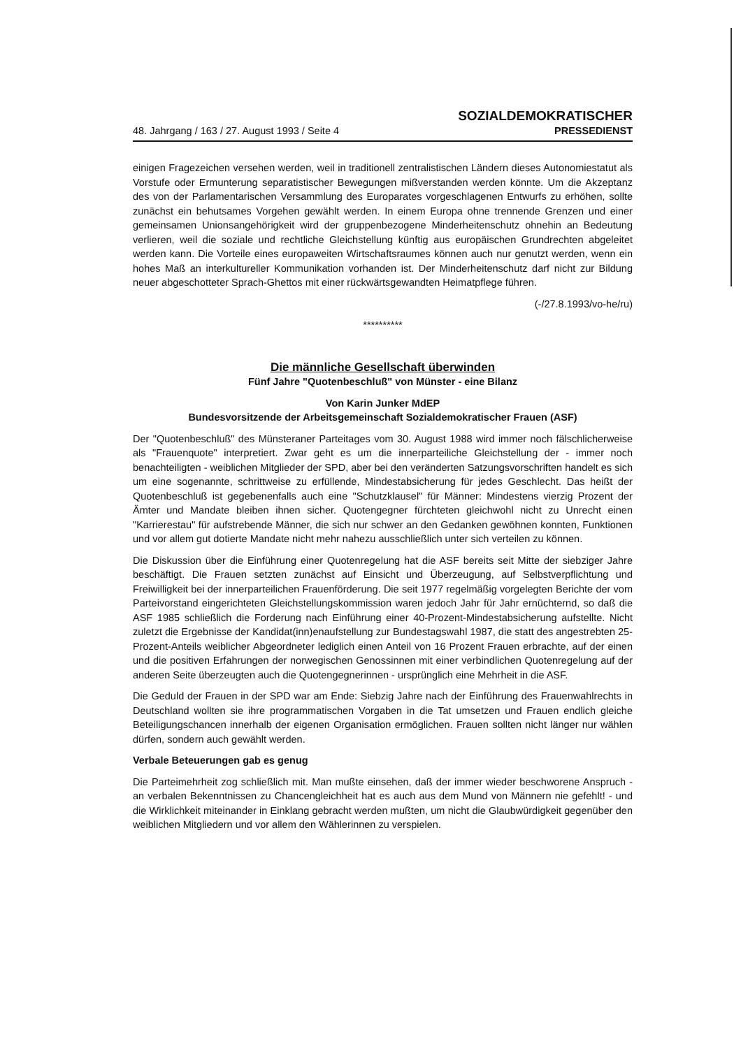48. Jahrgang / 163 / 27. August 1993 / Seite 4
SOZIALDEMOKRATISCHER
PRESSEDIENST
einigen Fragezeichen versehen werden, weil in traditionell zentralistischen Ländern dieses Autonomiestatut als Vorstufe oder Ermunterung separatistischer Bewegungen mißverstanden werden könnte. Um die Akzeptanz des von der Parlamentarischen Versammlung des Europarates vorgeschlagenen Entwurfs zu erhöhen, sollte zunächst ein behutsames Vorgehen gewählt werden. In einem Europa ohne trennende Grenzen und einer gemeinsamen Unionsangehörigkeit wird der gruppenbezogene Minderheitenschutz ohnehin an Bedeutung verlieren, weil die soziale und rechtliche Gleichstellung künftig aus europäischen Grundrechten abgeleitet werden kann. Die Vorteile eines europaweiten Wirtschaftsraumes können auch nur genutzt werden, wenn ein hohes Maß an interkultureller Kommunikation vorhanden ist. Der Minderheitenschutz darf nicht zur Bildung neuer abgeschotteter Sprach-Ghettos mit einer rückwärtsgewandten Heimatpflege führen.
(-/27.8.1993/vo-he/ru)
**********
Die männliche Gesellschaft überwinden
Fünf Jahre "Quotenbeschluß" von Münster - eine Bilanz
Von Karin Junker MdEP
Bundesvorsitzende der Arbeitsgemeinschaft Sozialdemokratischer Frauen (ASF)
Der "Quotenbeschluß" des Münsteraner Parteitages vom 30. August 1988 wird immer noch fälschlicherweise als "Frauenquote" interpretiert. Zwar geht es um die innerparteiliche Gleichstellung der - immer noch benachteiligten - weiblichen Mitglieder der SPD, aber bei den veränderten Satzungsvorschriften handelt es sich um eine sogenannte, schrittweise zu erfüllende, Mindestabsicherung für jedes Geschlecht. Das heißt der Quotenbeschluß ist gegebenenfalls auch eine "Schutzklausel" für Männer: Mindestens vierzig Prozent der Ämter und Mandate bleiben ihnen sicher. Quotengegner fürchteten gleichwohl nicht zu Unrecht einen "Karrierestau" für aufstrebende Männer, die sich nur schwer an den Gedanken gewöhnen konnten, Funktionen und vor allem gut dotierte Mandate nicht mehr nahezu ausschließlich unter sich verteilen zu können.
Die Diskussion über die Einführung einer Quotenregelung hat die ASF bereits seit Mitte der siebziger Jahre beschäftigt. Die Frauen setzten zunächst auf Einsicht und Überzeugung, auf Selbstverpflichtung und Freiwilligkeit bei der innerparteilichen Frauenförderung. Die seit 1977 regelmäßig vorgelegten Berichte der vom Parteivorstand eingerichteten Gleichstellungskommission waren jedoch Jahr für Jahr ernüchternd, so daß die ASF 1985 schließlich die Forderung nach Einführung einer 40-Prozent-Mindestabsicherung aufstellte. Nicht zuletzt die Ergebnisse der Kandidat(inn)enaufstellung zur Bundestagswahl 1987, die statt des angestrebten 25-Prozent-Anteils weiblicher Abgeordneter lediglich einen Anteil von 16 Prozent Frauen erbrachte, auf der einen und die positiven Erfahrungen der norwegischen Genossinnen mit einer verbindlichen Quotenregelung auf der anderen Seite überzeugten auch die Quotengegnerinnen - ursprünglich eine Mehrheit in die ASF.
Die Geduld der Frauen in der SPD war am Ende: Siebzig Jahre nach der Einführung des Frauenwahlrechts in Deutschland wollten sie ihre programmatischen Vorgaben in die Tat umsetzen und Frauen endlich gleiche Beteiligungschancen innerhalb der eigenen Organisation ermöglichen. Frauen sollten nicht länger nur wählen dürfen, sondern auch gewählt werden.
Verbale Beteuerungen gab es genug
Die Parteimehrheit zog schließlich mit. Man mußte einsehen, daß der immer wieder beschworene Anspruch - an verbalen Bekenntnissen zu Chancengleichheit hat es auch aus dem Mund von Männern nie gefehlt! - und die Wirklichkeit miteinander in Einklang gebracht werden mußten, um nicht die Glaubwürdigkeit gegenüber den weiblichen Mitgliedern und vor allem den Wählerinnen zu verspielen.